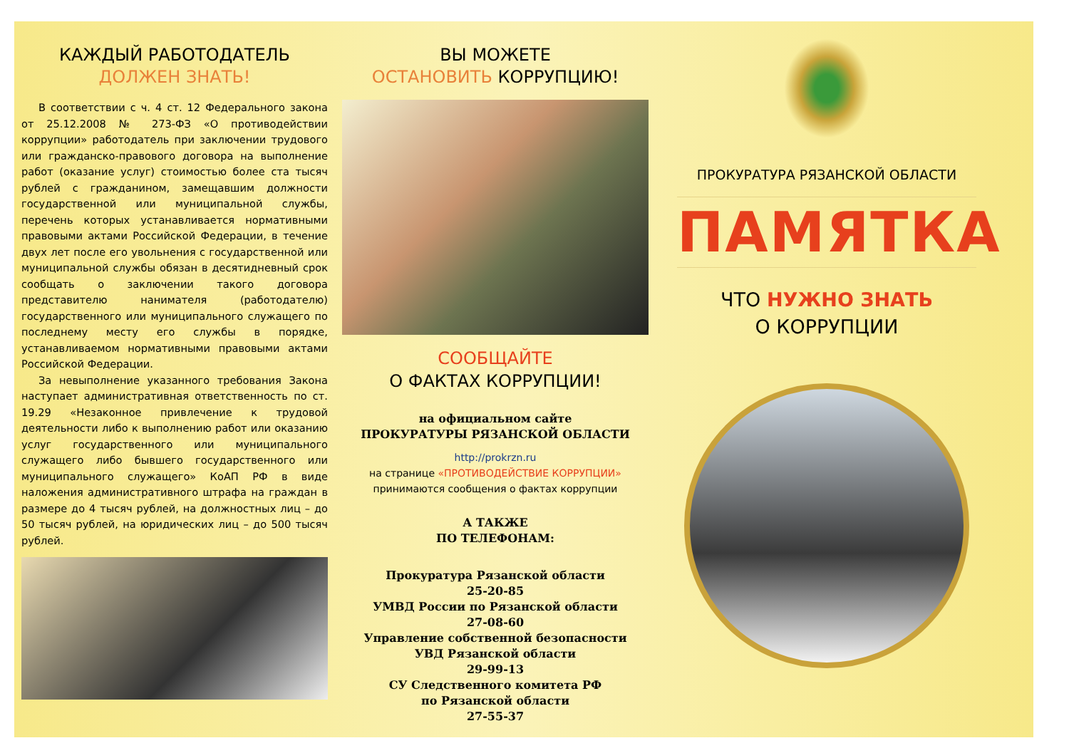КАЖДЫЙ РАБОТОДАТЕЛЬ
ДОЛЖЕН ЗНАТЬ!
В соответствии с ч. 4 ст. 12 Федерального закона от 25.12.2008 № 273-ФЗ «О противодействии коррупции» работодатель при заключении трудового или гражданско-правового договора на выполнение работ (оказание услуг) стоимостью более ста тысяч рублей с гражданином, замещавшим должности государственной или муниципальной службы, перечень которых устанавливается нормативными правовыми актами Российской Федерации, в течение двух лет после его увольнения с государственной или муниципальной службы обязан в десятидневный срок сообщать о заключении такого договора представителю нанимателя (работодателю) государственного или муниципального служащего по последнему месту его службы в порядке, устанавливаемом нормативными правовыми актами Российской Федерации.
За невыполнение указанного требования Закона наступает административная ответственность по ст. 19.29 «Незаконное привлечение к трудовой деятельности либо к выполнению работ или оказанию услуг государственного или муниципального служащего либо бывшего государственного или муниципального служащего» КоАП РФ в виде наложения административного штрафа на граждан в размере до 4 тысяч рублей, на должностных лиц – до 50 тысяч рублей, на юридических лиц – до 500 тысяч рублей.
ВЫ МОЖЕТЕ
ОСТАНОВИТЬ КОРРУПЦИЮ!
СООБЩАЙТЕ
О ФАКТАХ КОРРУПЦИИ!
на официальном сайте
ПРОКУРАТУРЫ РЯЗАНСКОЙ ОБЛАСТИ
http://prokrzn.ru
на странице «ПРОТИВОДЕЙСТВИЕ КОРРУПЦИИ»
принимаются сообщения о фактах коррупции
А ТАКЖЕ
ПО ТЕЛЕФОНАМ:
Прокуратура Рязанской области
25-20-85
УМВД России по Рязанской области
27-08-60
Управление собственной безопасности
УВД Рязанской области
29-99-13
СУ Следственного комитета РФ
по Рязанской области
27-55-37
ПРОКУРАТУРА РЯЗАНСКОЙ ОБЛАСТИ
ПАМЯТКА
ЧТО НУЖНО ЗНАТЬ
О КОРРУПЦИИ